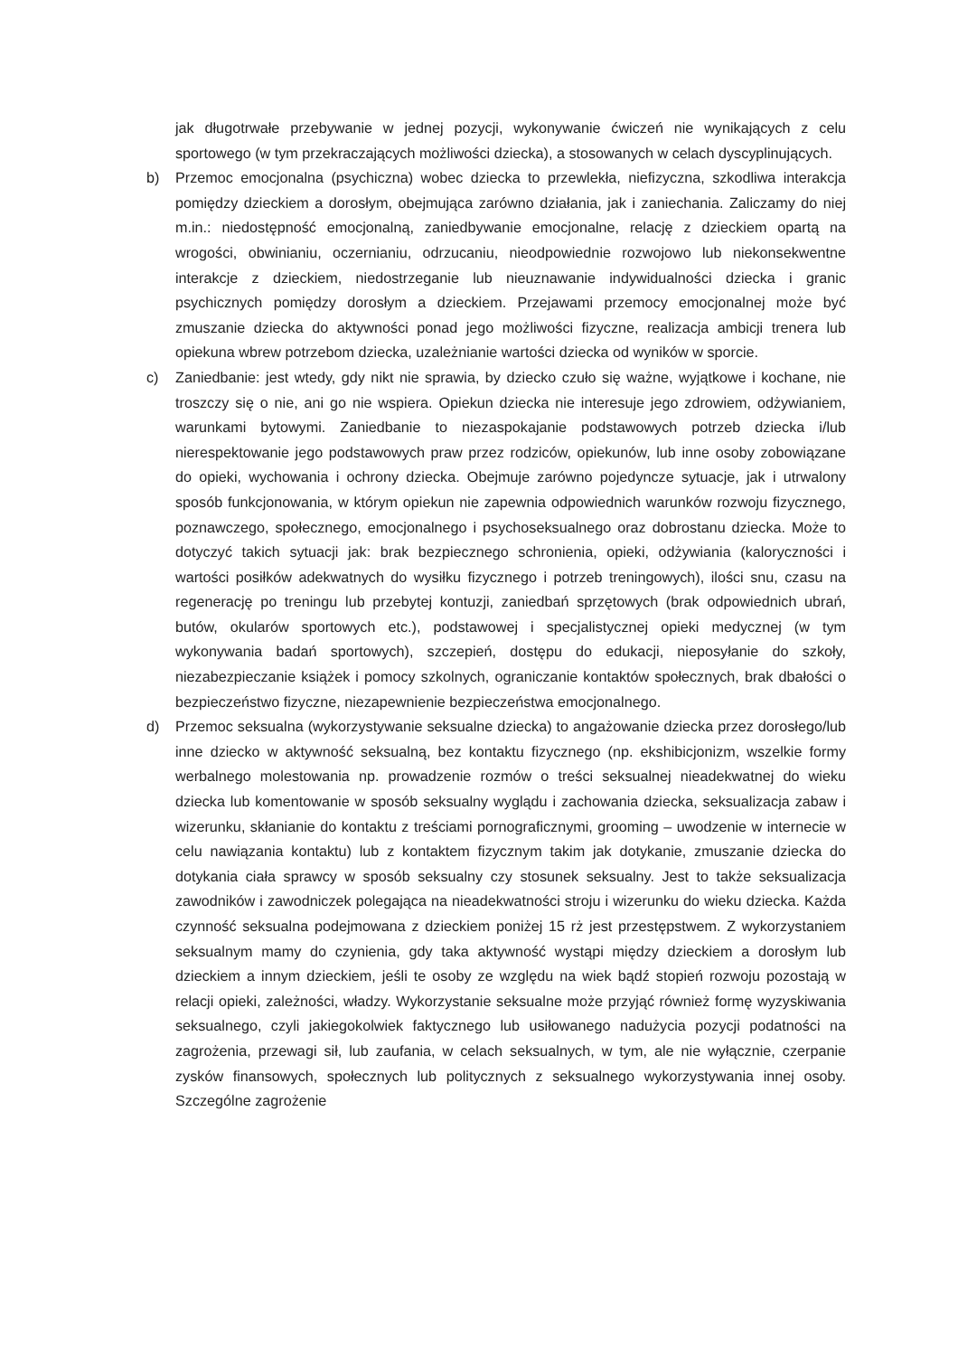jak długotrwałe przebywanie w jednej pozycji, wykonywanie ćwiczeń nie wynikających z celu sportowego (w tym przekraczających możliwości dziecka), a stosowanych w celach dyscyplinujących.
b) Przemoc emocjonalna (psychiczna) wobec dziecka to przewlekła, niefizyczna, szkodliwa interakcja pomiędzy dzieckiem a dorosłym, obejmująca zarówno działania, jak i zaniechania. Zaliczamy do niej m.in.: niedostępność emocjonalną, zaniedbywanie emocjonalne, relację z dzieckiem opartą na wrogości, obwinianiu, oczernianiu, odrzucaniu, nieodpowiednie rozwojowo lub niekonsekwentne interakcje z dzieckiem, niedostrzeganie lub nieuznawanie indywidualności dziecka i granic psychicznych pomiędzy dorosłym a dzieckiem. Przejawami przemocy emocjonalnej może być zmuszanie dziecka do aktywności ponad jego możliwości fizyczne, realizacja ambicji trenera lub opiekuna wbrew potrzebom dziecka, uzależnianie wartości dziecka od wyników w sporcie.
c) Zaniedbanie: jest wtedy, gdy nikt nie sprawia, by dziecko czuło się ważne, wyjątkowe i kochane, nie troszczy się o nie, ani go nie wspiera. Opiekun dziecka nie interesuje jego zdrowiem, odżywianiem, warunkami bytowymi. Zaniedbanie to niezaspokajanie podstawowych potrzeb dziecka i/lub nierespektowanie jego podstawowych praw przez rodziców, opiekunów, lub inne osoby zobowiązane do opieki, wychowania i ochrony dziecka. Obejmuje zarówno pojedyncze sytuacje, jak i utrwalony sposób funkcjonowania, w którym opiekun nie zapewnia odpowiednich warunków rozwoju fizycznego, poznawczego, społecznego, emocjonalnego i psychoseksualnego oraz dobrostanu dziecka. Może to dotyczyć takich sytuacji jak: brak bezpiecznego schronienia, opieki, odżywiania (kaloryczności i wartości posiłków adekwatnych do wysiłku fizycznego i potrzeb treningowych), ilości snu, czasu na regenerację po treningu lub przebytej kontuzji, zaniedbań sprzętowych (brak odpowiednich ubrań, butów, okularów sportowych etc.), podstawowej i specjalistycznej opieki medycznej (w tym wykonywania badań sportowych), szczepień, dostępu do edukacji, nieposyłanie do szkoły, niezabezpieczanie książek i pomocy szkolnych, ograniczanie kontaktów społecznych, brak dbałości o bezpieczeństwo fizyczne, niezapewnienie bezpieczeństwa emocjonalnego.
d) Przemoc seksualna (wykorzystywanie seksualne dziecka) to angażowanie dziecka przez dorosłego/lub inne dziecko w aktywność seksualną, bez kontaktu fizycznego (np. ekshibicjonizm, wszelkie formy werbalnego molestowania np. prowadzenie rozmów o treści seksualnej nieadekwatnej do wieku dziecka lub komentowanie w sposób seksualny wyglądu i zachowania dziecka, seksualizacja zabaw i wizerunku, skłanianie do kontaktu z treściami pornograficznymi, grooming – uwodzenie w internecie w celu nawiązania kontaktu) lub z kontaktem fizycznym takim jak dotykanie, zmuszanie dziecka do dotykania ciała sprawcy w sposób seksualny czy stosunek seksualny. Jest to także seksualizacja zawodników i zawodniczek polegająca na nieadekwatności stroju i wizerunku do wieku dziecka. Każda czynność seksualna podejmowana z dzieckiem poniżej 15 rż jest przestępstwem. Z wykorzystaniem seksualnym mamy do czynienia, gdy taka aktywność wystąpi między dzieckiem a dorosłym lub dzieckiem a innym dzieckiem, jeśli te osoby ze względu na wiek bądź stopień rozwoju pozostają w relacji opieki, zależności, władzy. Wykorzystanie seksualne może przyjąć również formę wyzyskiwania seksualnego, czyli jakiegokolwiek faktycznego lub usiłowanego nadużycia pozycji podatności na zagrożenia, przewagi sił, lub zaufania, w celach seksualnych, w tym, ale nie wyłącznie, czerpanie zysków finansowych, społecznych lub politycznych z seksualnego wykorzystywania innej osoby. Szczególne zagrożenie